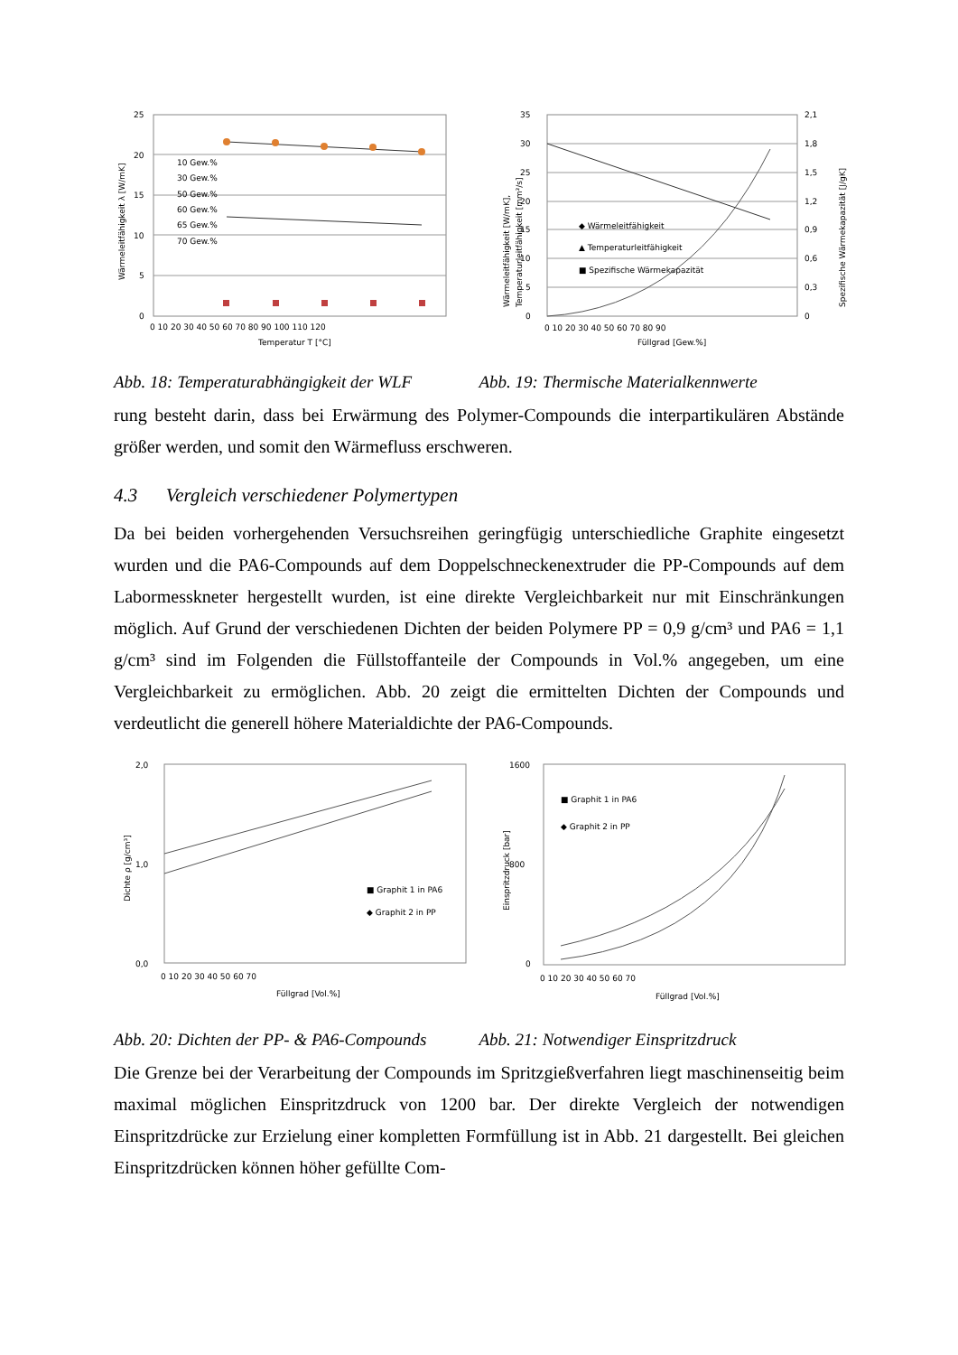25
20
15
10
5
0
0 10 20 30 40 50 60 70 80 90 100 110 120
Temperatur T [°C]
Wärmeleitfähigkeit λ [W/mK]
10 Gew.%
30 Gew.%
50 Gew.%
60 Gew.%
65 Gew.%
70 Gew.%
35
30
25
20
15
10
5
0
2,1
1,8
1,5
1,2
0,9
0,6
0,3
0
0 10 20 30 40 50 60 70 80 90
Füllgrad [Gew.%]
Wärmeleitfähigkeit [W/mK],
Temperaturleitfähigkeit [mm²/s]
Spezifische Wärmekapazität [J/gK]
◆ Wärmeleitfähigkeit
▲ Temperaturleitfähigkeit
■ Spezifische Wärmekapazität
Abb. 18: Temperaturabhängigkeit der WLF
Abb. 19: Thermische Materialkennwerte
rung besteht darin, dass bei Erwärmung des Polymer-Compounds die interpartikulären Abstände größer werden, und somit den Wärmefluss erschweren.
4.3 Vergleich verschiedener Polymertypen
Da bei beiden vorhergehenden Versuchsreihen geringfügig unterschiedliche Graphite eingesetzt wurden und die PA6-Compounds auf dem Doppelschneckenextruder die PP-Compounds auf dem Labormesskneter hergestellt wurden, ist eine direkte Vergleichbarkeit nur mit Einschränkungen möglich. Auf Grund der verschiedenen Dichten der beiden Polymere PP = 0,9 g/cm³ und PA6 = 1,1 g/cm³ sind im Folgenden die Füllstoffanteile der Compounds in Vol.% angegeben, um eine Vergleichbarkeit zu ermöglichen. Abb. 20 zeigt die ermittelten Dichten der Compounds und verdeutlicht die generell höhere Materialdichte der PA6-Compounds.
2,0
1,0
0,0
0 10 20 30 40 50 60 70
Füllgrad [Vol.%]
Dichte ρ [g/cm³]
■ Graphit 1 in PA6
◆ Graphit 2 in PP
1600
800
0
0 10 20 30 40 50 60 70
Füllgrad [Vol.%]
Einspritzdruck [bar]
■ Graphit 1 in PA6
◆ Graphit 2 in PP
Abb. 20: Dichten der PP- & PA6-Compounds
Abb. 21: Notwendiger Einspritzdruck
Die Grenze bei der Verarbeitung der Compounds im Spritzgießverfahren liegt maschinenseitig beim maximal möglichen Einspritzdruck von 1200 bar. Der direkte Vergleich der notwendigen Einspritzdrücke zur Erzielung einer kompletten Formfüllung ist in Abb. 21 dargestellt. Bei gleichen Einspritzdrücken können höher gefüllte Com-